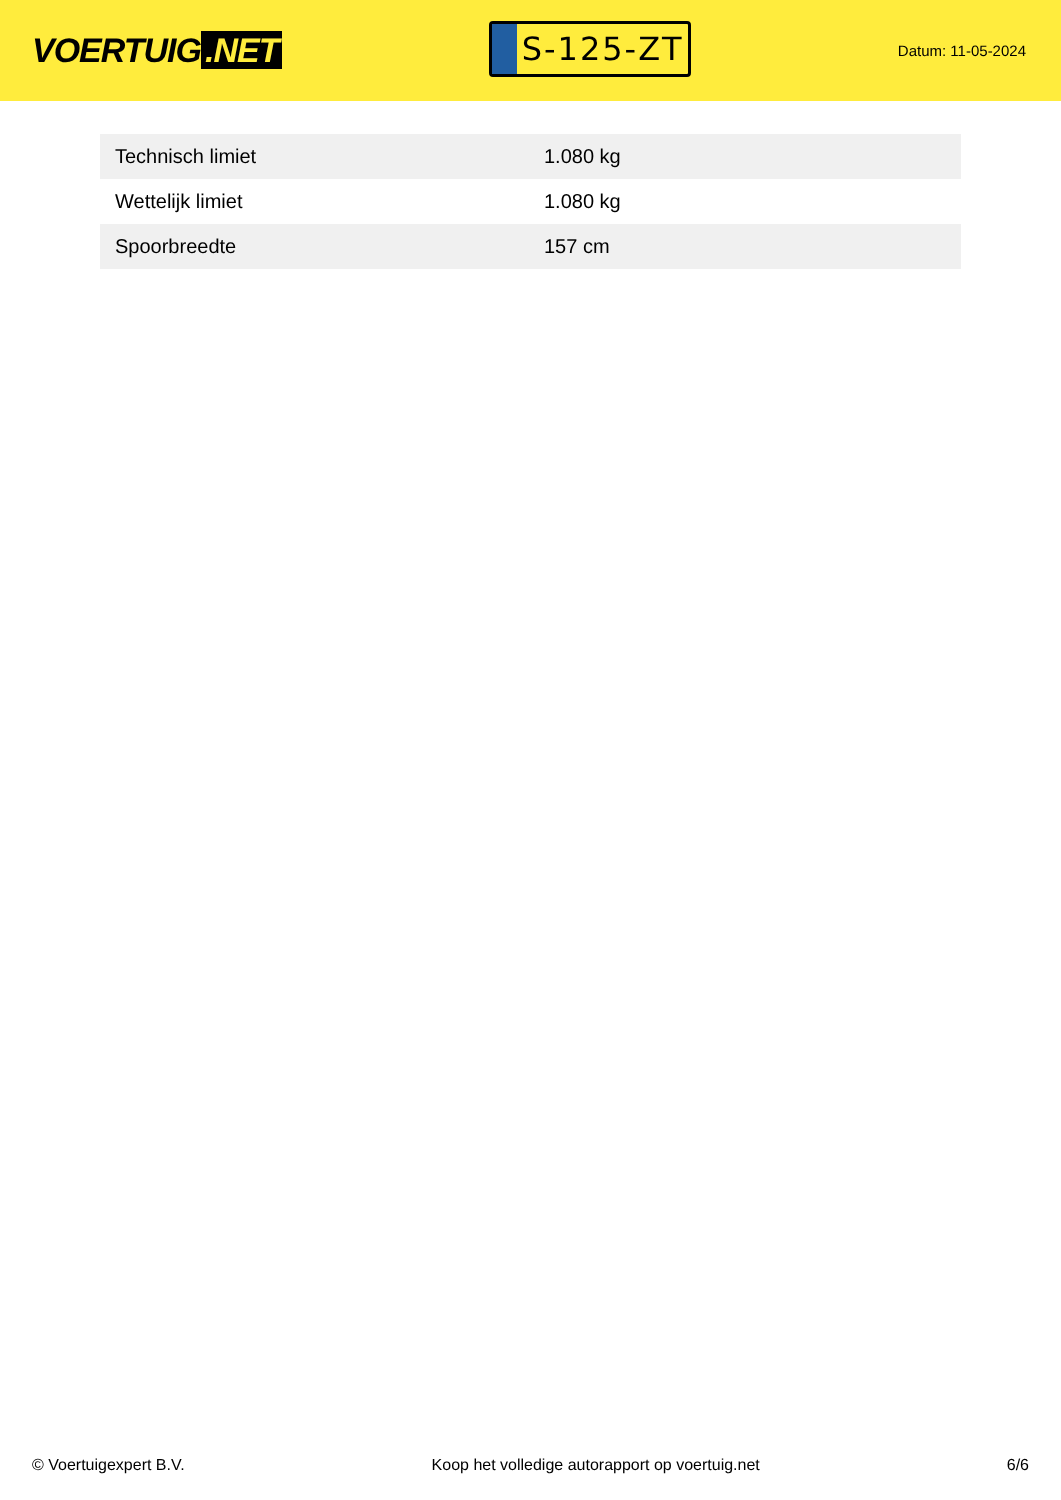VOERTUIG.NET
S-125-ZT
Datum: 11-05-2024
| Technisch limiet | 1.080 kg |
| Wettelijk limiet | 1.080 kg |
| Spoorbreedte | 157 cm |
© Voertuigexpert B.V. Koop het volledige autorapport op voertuig.net 6/6